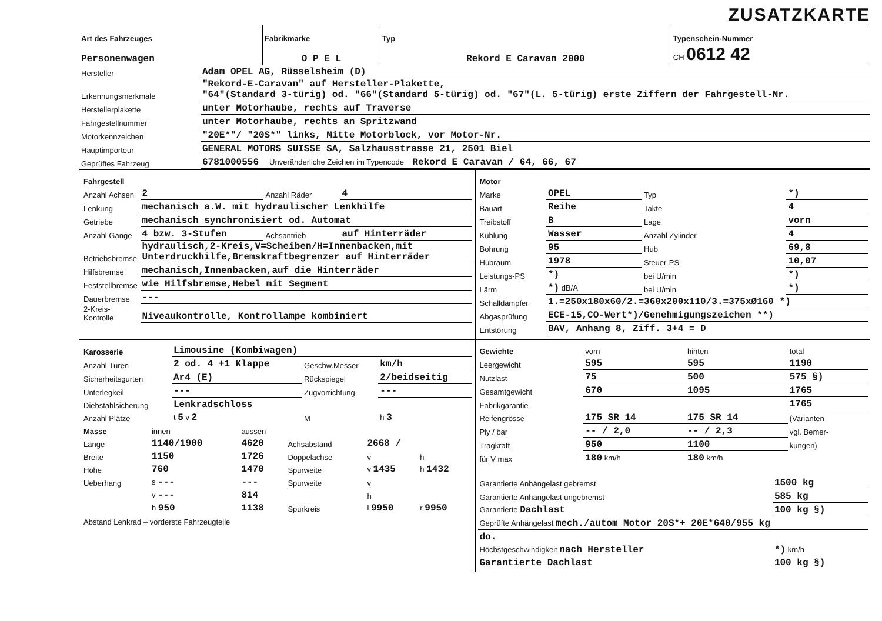ZUSATZKARTE
| Art des Fahrzeuges | Fabrikmarke | Typ | Typenschein-Nummer |
| Personenwagen | O P E L | Rekord E Caravan 2000 | CH 0612 42 |
| Hersteller | Adam OPEL AG, Rüsselsheim (D) |
| Erkennungsmerkmale | "Rekord-E-Caravan" auf Hersteller-Plakette, "64"(Standard 3-türig) od. "66"(Standard 5-türig) od. "67"(L. 5-türig) erste Ziffern der Fahrgestell-Nr. |
| Herstellerplakette | unter Motorhaube, rechts auf Traverse |
| Fahrgestellnummer | unter Motorhaube, rechts an Spritzwand |
| Motorkennzeichen | "20E*"/ "20S*" links, Mitte Motorblock, vor Motor-Nr. |
| Hauptimporteur | GENERAL MOTORS SUISSE SA, Salzhausstrasse 21, 2501 Biel |
| Geprüftes Fahrzeug | 6781000556 Unveränderliche Zeichen im Typencode Rekord E Caravan / 64, 66, 67 |
| Fahrgestell | | | |
| Anzahl Achsen | 2 | Anzahl Räder | 4 |
| Lenkung | mechanisch a.W. mit hydraulischer Lenkhilfe | | |
| Getriebe | mechanisch synchronisiert od. Automat | | |
| Anzahl Gänge | 4 bzw. 3-Stufen | Achsantrieb | auf Hinterräder |
| Betriebsbremse | hydraulisch,2-Kreis,V=Scheiben/H=Innenbacken,mit Unterdruckhilfe,Bremskraftbegrenzer auf Hinterräder | | |
| Hilfsbremse | mechanisch,Innenbacken,auf die Hinterräder | | |
| Feststellbremse | wie Hilfsbremse,Hebel mit Segment | | |
| Dauerbremse | --- | | |
| 2-Kreis-Kontrolle | Niveaukontrolle, Kontrollampe kombiniert | | |
| Motor | | | |
| Marke | OPEL | Typ | *) |
| Bauart | Reihe | Takte | 4 |
| Treibstoff | B | Lage | vorn |
| Kühlung | Wasser | Anzahl Zylinder | 4 |
| Bohrung | 95 | Hub | 69,8 |
| Hubraum | 1978 | Steuer-PS | 10,07 |
| Leistungs-PS | *) | bei U/min | *) |
| Lärm | *) dB/A | bei U/min | *) |
| Schalldämpfer | 1.=250x180x60/2.=360x200x110/3.=375xØ160 *) | | |
| Abgasprüfung | ECE-15,CO-Wert*)/Genehmigungszeichen **) | | |
| Entstörung | BAV, Anhang 8, Ziff. 3+4 = D | | |
| Karosserie | Limousine (Kombiwagen) | | |
| Anzahl Türen | 2 od. 4 +1 Klappe | Geschw.Messer | km/h |
| Sicherheitsgurten | Ar4 (E) | Rückspiegel | 2/beidseitig |
| Unterlegkeil | --- | Zugvorrichtung | --- |
| Diebstahlsicherung | Lenkradschloss | | |
| Anzahl Plätze | t 5 v 2 | M | h 3 |
| Masse | innen | aussen | | | |
| Länge | 1140/1900 | 4620 | Achsabstand | 2668 / | |
| Breite | 1150 | 1726 | Doppelachse | v | h |
| Höhe | 760 | 1470 | Spurweite | v 1435 | h 1432 |
| Ueberhang | s --- | --- | Spurweite | v | |
| | v --- | 814 | | h | |
| | h 950 | 1138 | Spurkreis | l 9950 | r 9950 |
| Abstand Lenkrad – vorderste Fahrzeugteile | | | | | |
| Gewichte | vorn | hinten | total |
| Leergewicht | 595 | 595 | 1190 |
| Nutzlast | 75 | 500 | 575 §) |
| Gesamtgewicht | 670 | 1095 | 1765 |
| Fabrikgarantie | | | 1765 |
| Reifengrösse | 175 SR 14 | 175 SR 14 | (Varianten |
| Ply / bar | -- / 2,0 | -- / 2,3 | vgl. Bemer- |
| Tragkraft | 950 | 1100 | kungen) |
| für V max | 180 km/h | 180 km/h | |
| Garantierte Anhängelast gebremst | 1500 kg |
| Garantierte Anhängelast ungebremst | 585 kg |
| Garantierte Dachlast | 100 kg §) |
| Geprüfte Anhängelast mech./autom Motor 20S*+ 20E*640/955 kg | |
| do. | |
| Höchstgeschwindigkeit nach Hersteller | *) km/h |
| Garantierte Dachlast | 100 kg §) |